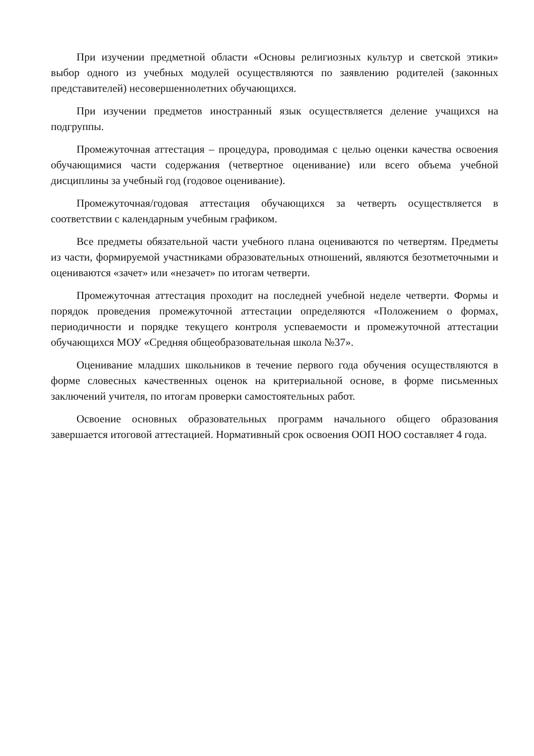При изучении предметной области «Основы религиозных культур и светской этики» выбор одного из учебных модулей осуществляются по заявлению родителей (законных представителей) несовершеннолетних обучающихся.
При изучении предметов иностранный язык осуществляется деление учащихся на подгруппы.
Промежуточная аттестация – процедура, проводимая с целью оценки качества освоения обучающимися части содержания (четвертное оценивание) или всего объема учебной дисциплины за учебный год (годовое оценивание).
Промежуточная/годовая аттестация обучающихся за четверть осуществляется в соответствии с календарным учебным графиком.
Все предметы обязательной части учебного плана оцениваются по четвертям. Предметы из части, формируемой участниками образовательных отношений, являются безотметочными и оцениваются «зачет» или «незачет» по итогам четверти.
Промежуточная аттестация проходит на последней учебной неделе четверти. Формы и порядок проведения промежуточной аттестации определяются «Положением о формах, периодичности и порядке текущего контроля успеваемости и промежуточной аттестации обучающихся МОУ «Средняя общеобразовательная школа №37».
Оценивание младших школьников в течение первого года обучения осуществляются в форме словесных качественных оценок на критериальной основе, в форме письменных заключений учителя, по итогам проверки самостоятельных работ.
Освоение основных образовательных программ начального общего образования завершается итоговой аттестацией. Нормативный срок освоения ООП НОО составляет 4 года.